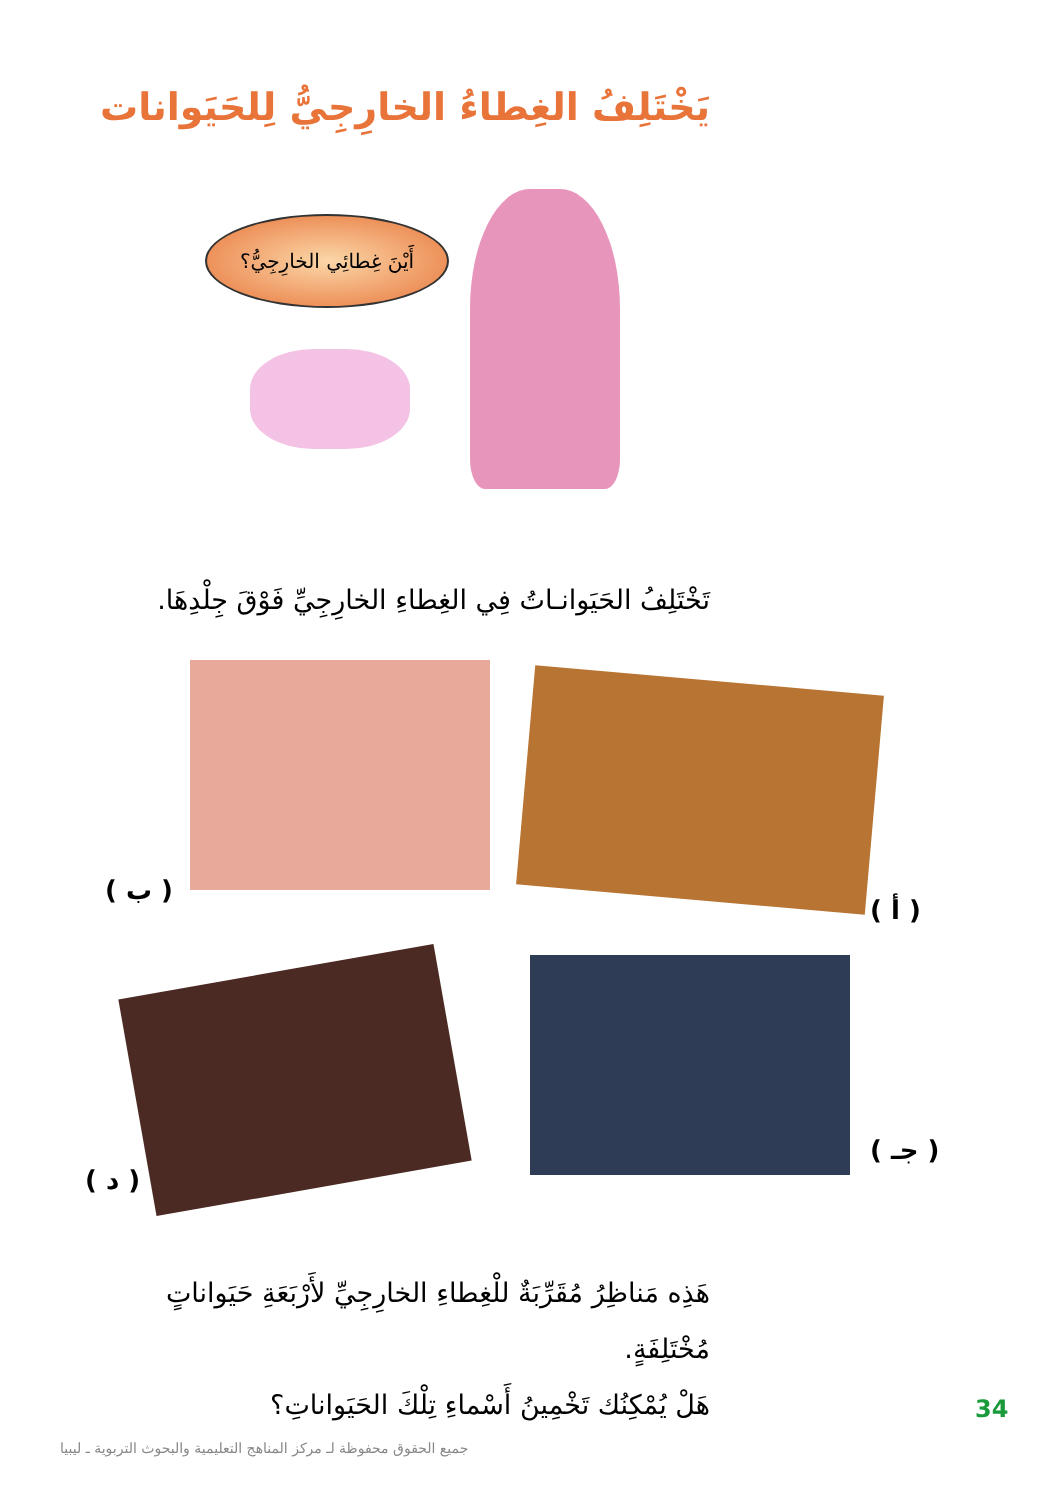يَخْتَلِفُ الغِطاءُ الخارِجِيُّ لِلحَيَوانات
أَيْنَ غِطائِي الخارِجِيُّ؟
تَخْتَلِفُ الحَيَوانـاتُ فِي الغِطاءِ الخارِجِيِّ فَوْقَ جِلْدِهَا.
( أ )
( ب )
( جـ )
( د )
هَذِه مَناظِرُ مُقَرِّبَةٌ للْغِطاءِ الخارِجِيِّ لأَرْبَعَةِ حَيَواناتٍ مُخْتَلِفَةٍ.
هَلْ يُمْكِنُك تَخْمِينُ أَسْماءِ تِلْكَ الحَيَواناتِ؟
34
جميع الحقوق محفوظة لـ مركز المناهج التعليمية والبحوث التربوية ـ ليبيا